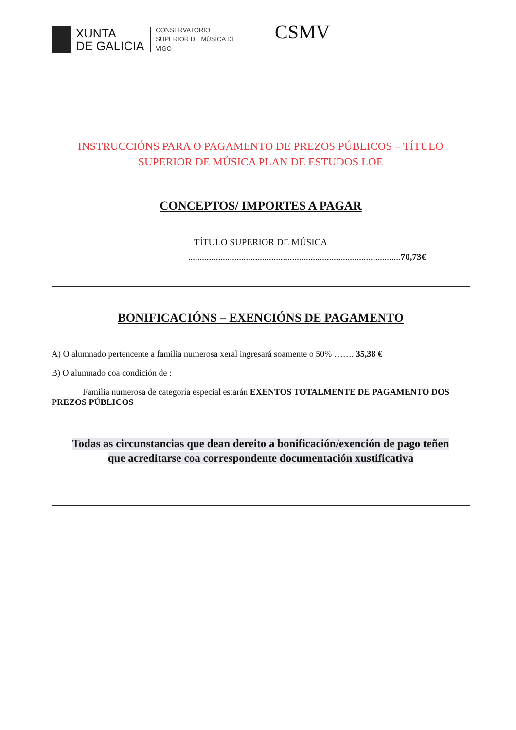XUNTA
DE GALICIA
CONSERVATORIO
SUPERIOR DE MÚSICA DE
VIGO
CSMV
INSTRUCCIÓNS PARA O PAGAMENTO DE PREZOS PÚBLICOS – TÍTULO
SUPERIOR DE MÚSICA PLAN DE ESTUDOS LOE
CONCEPTOS/ IMPORTES A PAGAR
TÍTULO SUPERIOR DE MÚSICA
............................................................................................70,73€
BONIFICACIÓNS – EXENCIÓNS DE PAGAMENTO
A) O alumnado pertencente a familia numerosa xeral ingresará soamente o 50% ……. 35,38 €
B) O alumnado coa condición de :
Familia numerosa de categoría especial estarán EXENTOS TOTALMENTE DE PAGAMENTO DOS PREZOS PÚBLICOS
Todas as circunstancias que dean dereito a bonificación/exención de pago teñen
que acreditarse coa correspondente documentación xustificativa